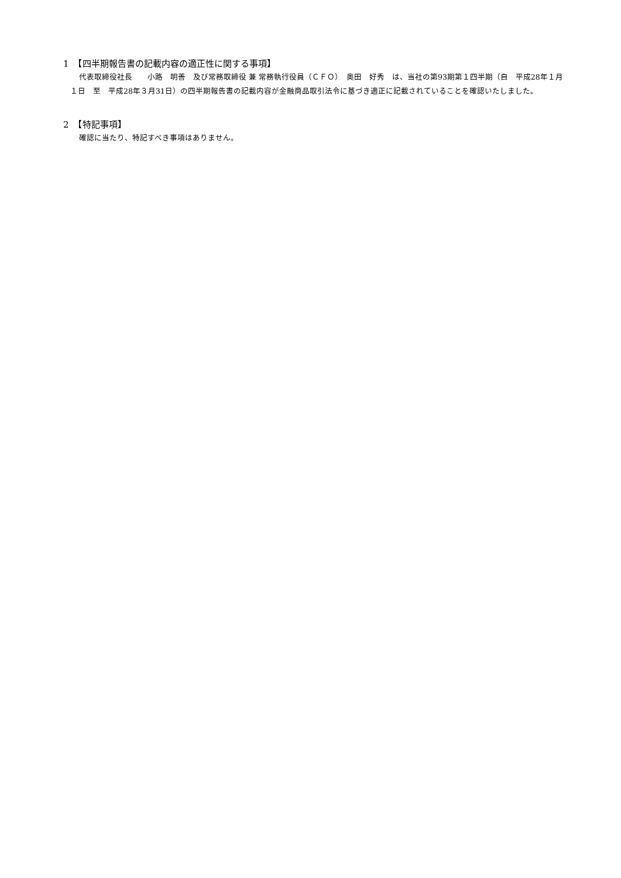1　【四半期報告書の記載内容の適正性に関する事項】
代表取締役社長　　小路　明善　及び常務取締役 兼 常務執行役員（ＣＦＯ）　奥田　好秀　は、当社の第93期第１四半期（自　平成28年１月１日　至　平成28年３月31日）の四半期報告書の記載内容が金融商品取引法令に基づき適正に記載されていることを確認いたしました。
2　【特記事項】
確認に当たり、特記すべき事項はありません。